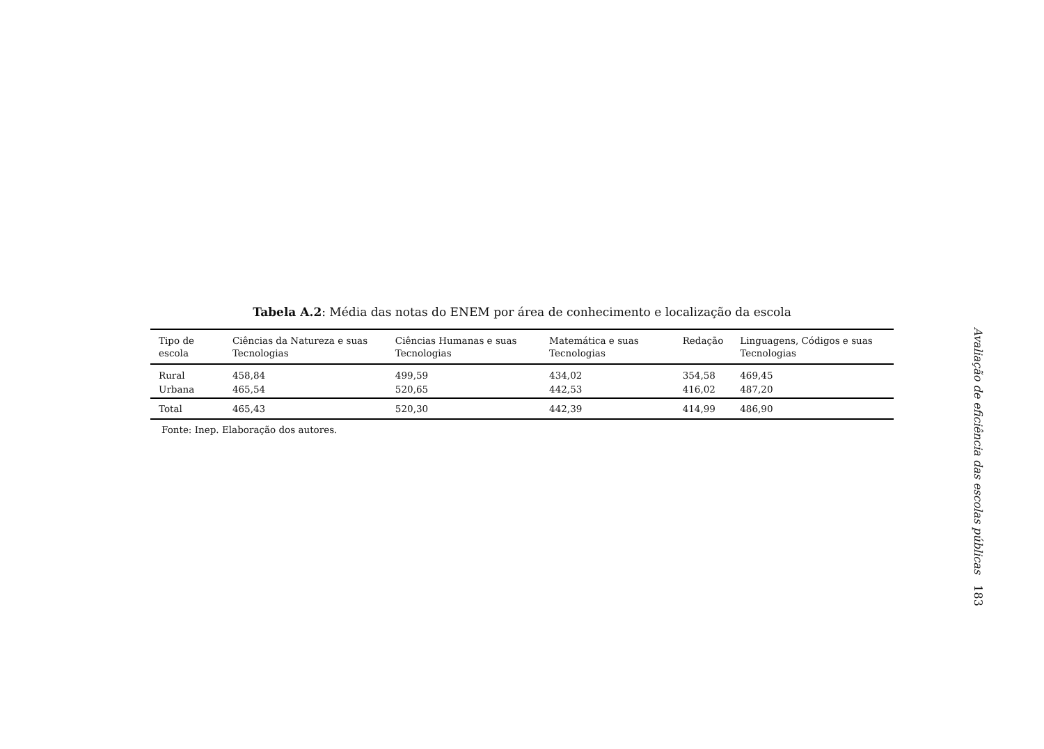Tabela A.2: Média das notas do ENEM por área de conhecimento e localização da escola
| Tipo de escola | Ciências da Natureza e suas Tecnologias | Ciências Humanas e suas Tecnologias | Matemática e suas Tecnologias | Redação | Linguagens, Códigos e suas Tecnologias |
| --- | --- | --- | --- | --- | --- |
| Rural | 458,84 | 499,59 | 434,02 | 354,58 | 469,45 |
| Urbana | 465,54 | 520,65 | 442,53 | 416,02 | 487,20 |
| Total | 465,43 | 520,30 | 442,39 | 414,99 | 486,90 |
Fonte: Inep. Elaboração dos autores.
Avaliação de eficiência das escolas públicas 183